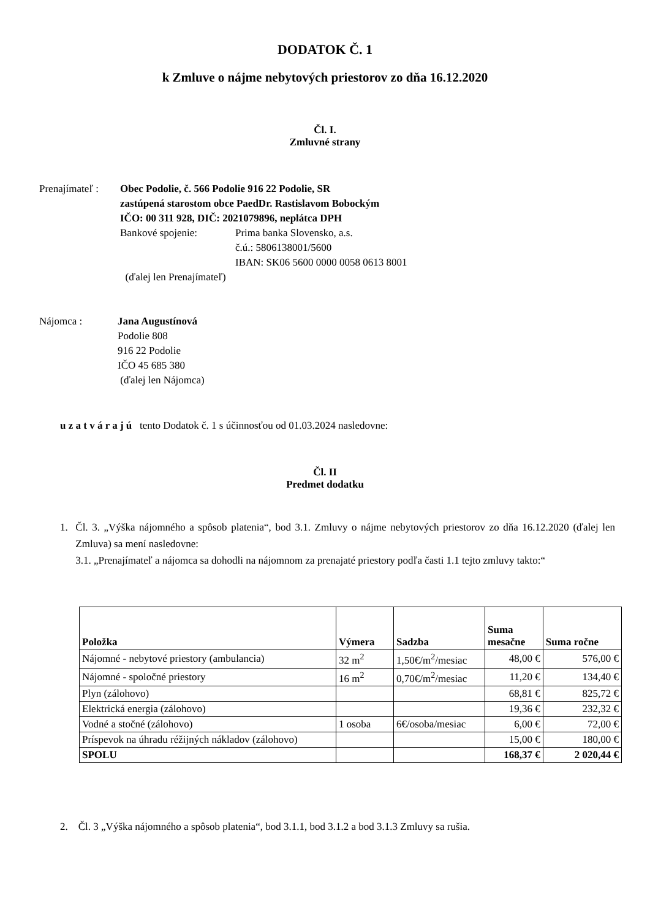DODATOK Č. 1
k Zmluve o nájme nebytových priestorov zo dňa 16.12.2020
Čl. I.
Zmluvné strany
Prenajímateľ :
Obec Podolie, č. 566 Podolie 916 22 Podolie, SR
zastúpená starostom obce PaedDr. Rastislavom Bobockým
IČO: 00 311 928, DIČ: 2021079896, neplátca DPH
Bankové spojenie: Prima banka Slovensko, a.s.
č.ú.: 5806138001/5600
IBAN: SK06 5600 0000 0058 0613 8001
(ďalej len Prenajímateľ)
Nájomca : Jana Augustínová
Podolie 808
916 22 Podolie
IČO 45 685 380
(ďalej len Nájomca)
u z a t v á r a j ú tento Dodatok č. 1 s účinnosťou od 01.03.2024 nasledovne:
Čl. II
Predmet dodatku
1. Čl. 3. „Výška nájomného a spôsob platenia“, bod 3.1. Zmluvy o nájme nebytových priestorov zo dňa 16.12.2020 (ďalej len Zmluva) sa mení nasledovne:
3.1. „Prenajímateľ a nájomca sa dohodli na nájomnom za prenajaté priestory podľa časti 1.1 tejto zmluvy takto:“
| Položka | Výmera | Sadzba | Suma mesačne | Suma ročne |
| --- | --- | --- | --- | --- |
| Nájomné - nebytové priestory (ambulancia) | 32 m<sup>2</sup> | 1,50€/m<sup>2</sup>/mesiac | 48,00 € | 576,00 € |
| Nájomné - spoločné priestory | 16 m<sup>2</sup> | 0,70€/m<sup>2</sup>/mesiac | 11,20 € | 134,40 € |
| Plyn (zálohovo) | | | 68,81 € | 825,72 € |
| Elektrická energia (zálohovo) | | | 19,36 € | 232,32 € |
| Vodné a stočné (zálohovo) | 1 osoba | 6€/osoba/mesiac | 6,00 € | 72,00 € |
| Príspevok na úhradu réžijných nákladov (zálohovo) | | | 15,00 € | 180,00 € |
| SPOLU | | | 168,37 € | 2 020,44 € |
2. Čl. 3 „Výška nájomného a spôsob platenia“, bod 3.1.1, bod 3.1.2 a bod 3.1.3 Zmluvy sa rušia.